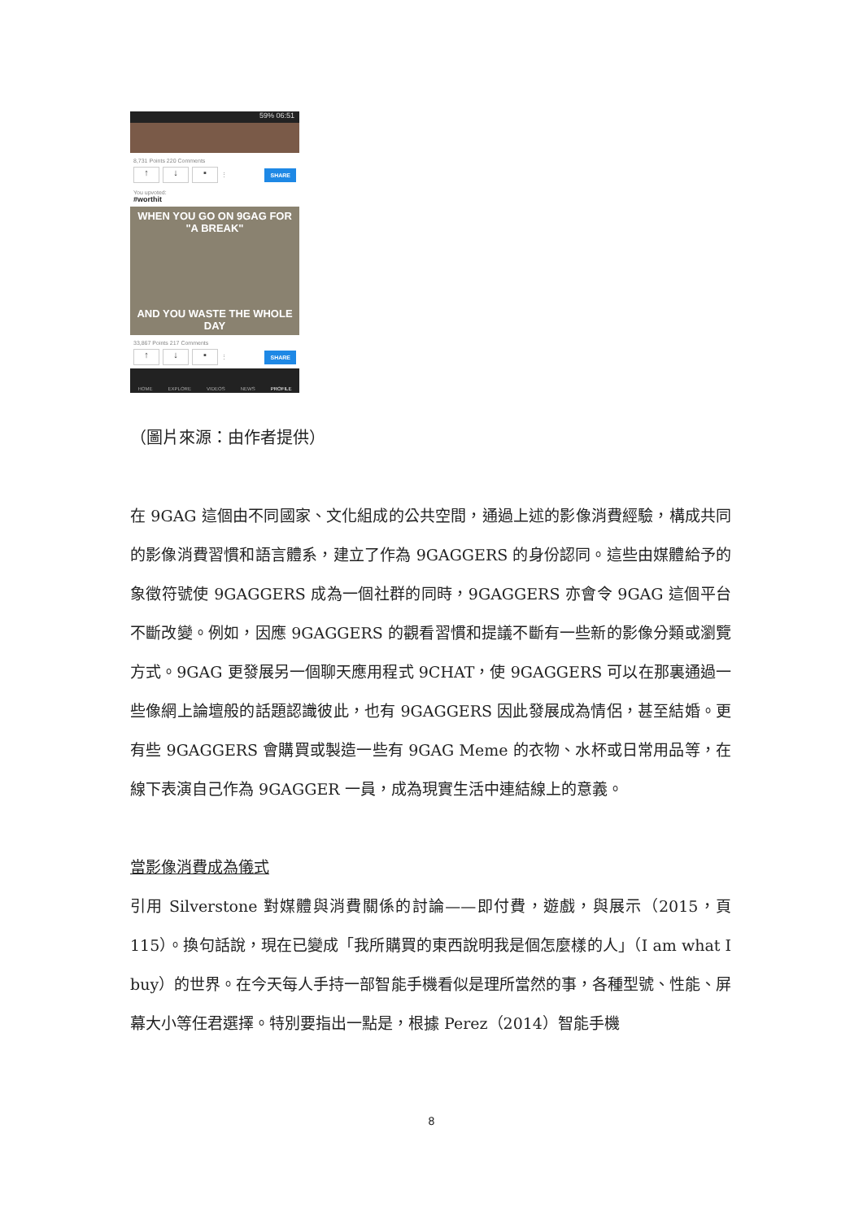59% 06:51
8,731 Points 220 Comments
↑ ↓ ▪ ⋮ SHARE
You upvoted:
#worthit
WHEN YOU GO ON 9GAG FOR "A BREAK"
AND YOU WASTE THE WHOLE DAY
33,867 Points 217 Comments
↑ ↓ ▪ ⋮ SHARE
HOME EXPLORE VIDEOS NEWS PROFILE
（圖片來源：由作者提供）
在 9GAG 這個由不同國家、文化組成的公共空間，通過上述的影像消費經驗，構成共同的影像消費習慣和語言體系，建立了作為 9GAGGERS 的身份認同。這些由媒體給予的象徵符號使 9GAGGERS 成為一個社群的同時，9GAGGERS 亦會令 9GAG 這個平台不斷改變。例如，因應 9GAGGERS 的觀看習慣和提議不斷有一些新的影像分類或瀏覽方式。9GAG 更發展另一個聊天應用程式 9CHAT，使 9GAGGERS 可以在那裏通過一些像網上論壇般的話題認識彼此，也有 9GAGGERS 因此發展成為情侶，甚至結婚。更有些 9GAGGERS 會購買或製造一些有 9GAG Meme 的衣物、水杯或日常用品等，在線下表演自己作為 9GAGGER 一員，成為現實生活中連結線上的意義。
當影像消費成為儀式
引用 Silverstone 對媒體與消費關係的討論——即付費，遊戲，與展示（2015，頁 115）。換句話說，現在已變成「我所購買的東西說明我是個怎麼樣的人」（I am what I buy）的世界。在今天每人手持一部智能手機看似是理所當然的事，各種型號、性能、屏幕大小等任君選擇。特別要指出一點是，根據 Perez（2014）智能手機
8